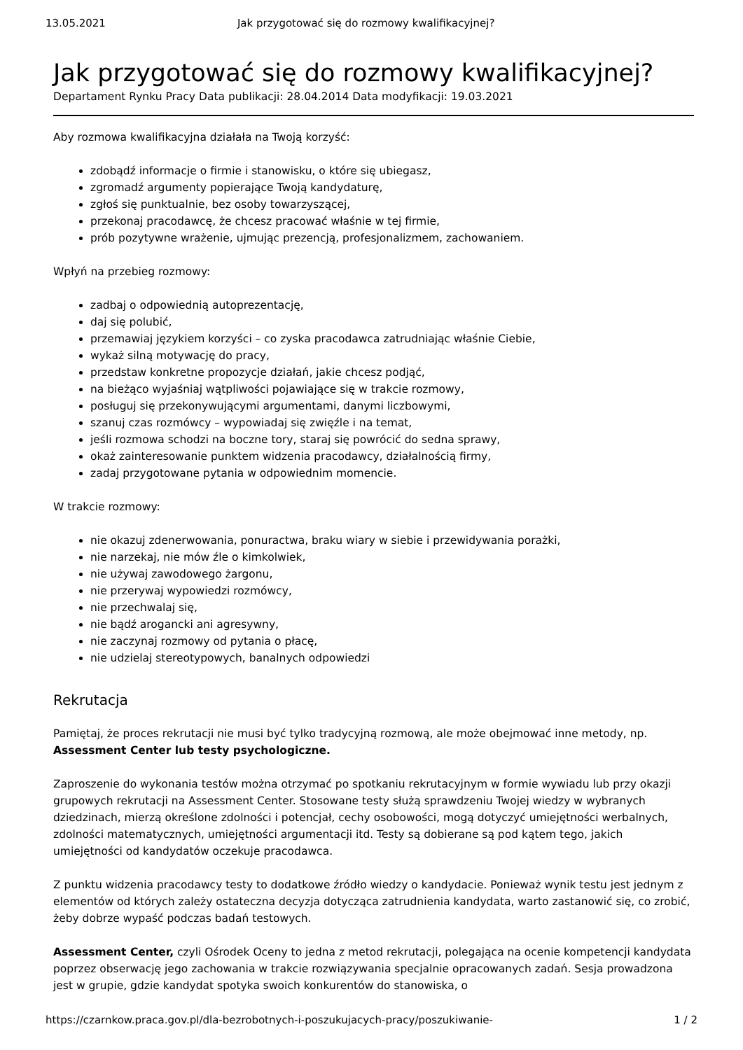13.05.2021 Jak przygotować się do rozmowy kwalifikacyjnej?
Jak przygotować się do rozmowy kwalifikacyjnej?
Departament Rynku Pracy Data publikacji: 28.04.2014 Data modyfikacji: 19.03.2021
Aby rozmowa kwalifikacyjna działała na Twoją korzyść:
zdobądź informacje o firmie i stanowisku, o które się ubiegasz,
zgromadź argumenty popierające Twoją kandydaturę,
zgłoś się punktualnie, bez osoby towarzyszącej,
przekonaj pracodawcę, że chcesz pracować właśnie w tej firmie,
prób pozytywne wrażenie, ujmując prezencją, profesjonalizmem, zachowaniem.
Wpłyń na przebieg rozmowy:
zadbaj o odpowiednią autoprezentację,
daj się polubić,
przemawiaj językiem korzyści – co zyska pracodawca zatrudniając właśnie Ciebie,
wykaż silną motywację do pracy,
przedstaw konkretne propozycje działań, jakie chcesz podjąć,
na bieżąco wyjaśniaj wątpliwości pojawiające się w trakcie rozmowy,
posługuj się przekonywującymi argumentami, danymi liczbowymi,
szanuj czas rozmówcy – wypowiadaj się zwięźle i na temat,
jeśli rozmowa schodzi na boczne tory, staraj się powrócić do sedna sprawy,
okaż zainteresowanie punktem widzenia pracodawcy, działalnością firmy,
zadaj przygotowane pytania w odpowiednim momencie.
W trakcie rozmowy:
nie okazuj zdenerwowania, ponuractwa, braku wiary w siebie i przewidywania porażki,
nie narzekaj, nie mów źle o kimkolwiek,
nie używaj zawodowego żargonu,
nie przerywaj wypowiedzi rozmówcy,
nie przechwalaj się,
nie bądź arogancki ani agresywny,
nie zaczynaj rozmowy od pytania o płacę,
nie udzielaj stereotypowych, banalnych odpowiedzi
Rekrutacja
Pamiętaj, że proces rekrutacji nie musi być tylko tradycyjną rozmową, ale może obejmować inne metody, np. Assessment Center lub testy psychologiczne.
Zaproszenie do wykonania testów można otrzymać po spotkaniu rekrutacyjnym w formie wywiadu lub przy okazji grupowych rekrutacji na Assessment Center. Stosowane testy służą sprawdzeniu Twojej wiedzy w wybranych dziedzinach, mierzą określone zdolności i potencjał, cechy osobowości, mogą dotyczyć umiejętności werbalnych, zdolności matematycznych, umiejętności argumentacji itd. Testy są dobierane są pod kątem tego, jakich umiejętności od kandydatów oczekuje pracodawca.
Z punktu widzenia pracodawcy testy to dodatkowe źródło wiedzy o kandydacie. Ponieważ wynik testu jest jednym z elementów od których zależy ostateczna decyzja dotycząca zatrudnienia kandydata, warto zastanowić się, co zrobić, żeby dobrze wypaść podczas badań testowych.
Assessment Center, czyli Ośrodek Oceny to jedna z metod rekrutacji, polegająca na ocenie kompetencji kandydata poprzez obserwację jego zachowania w trakcie rozwiązywania specjalnie opracowanych zadań. Sesja prowadzona jest w grupie, gdzie kandydat spotyka swoich konkurentów do stanowiska, o
https://czarnkow.praca.gov.pl/dla-bezrobotnych-i-poszukujacych-pracy/poszukiwanie- 1 / 2